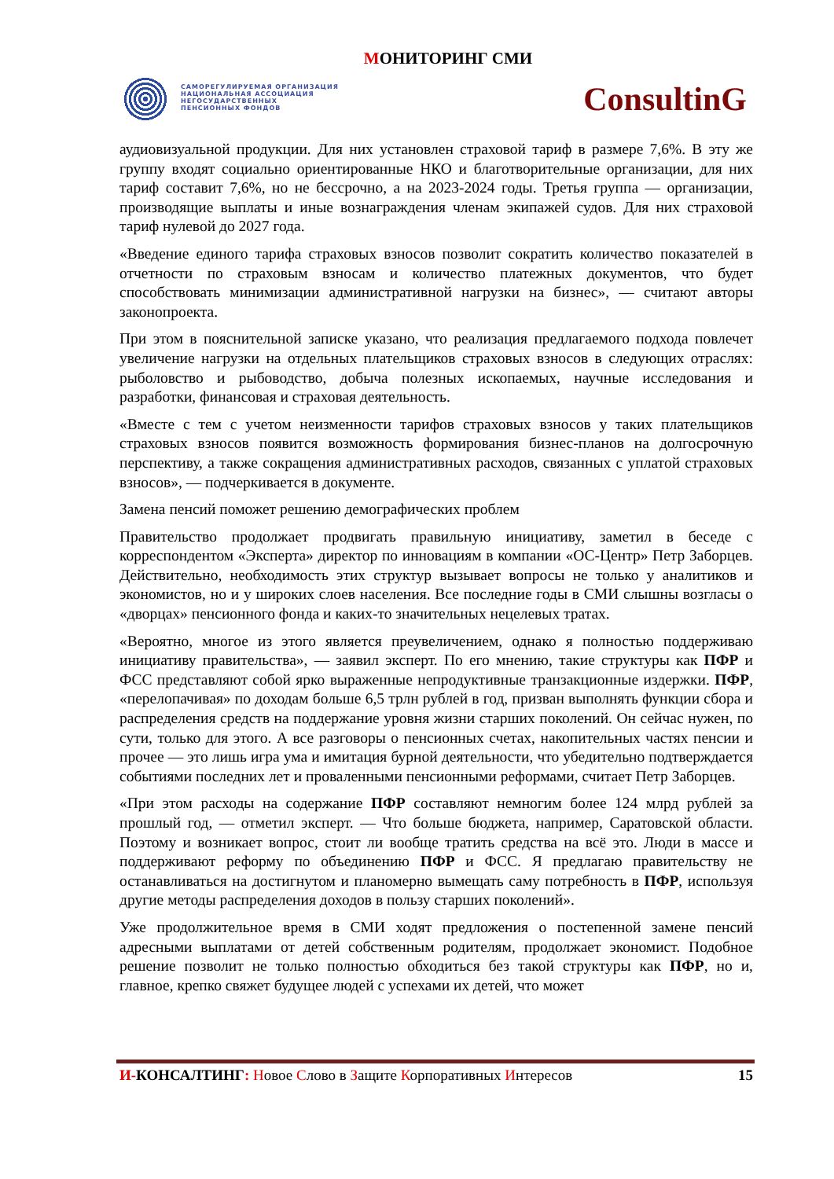МОНИТОРИНГ СМИ
САМОРЕГУЛИРУЕМАЯ ОРГАНИЗАЦИЯ
НАЦИОНАЛЬНАЯ АССОЦИАЦИЯ
НЕГОСУДАРСТВЕННЫХ
ПЕНСИОННЫХ ФОНДОВ
ConsultinG
аудиовизуальной продукции. Для них установлен страховой тариф в размере 7,6%. В эту же группу входят социально ориентированные НКО и благотворительные организации, для них тариф составит 7,6%, но не бессрочно, а на 2023-2024 годы. Третья группа — организации, производящие выплаты и иные вознаграждения членам экипажей судов. Для них страховой тариф нулевой до 2027 года.
«Введение единого тарифа страховых взносов позволит сократить количество показателей в отчетности по страховым взносам и количество платежных документов, что будет способствовать минимизации административной нагрузки на бизнес», — считают авторы законопроекта.
При этом в пояснительной записке указано, что реализация предлагаемого подхода повлечет увеличение нагрузки на отдельных плательщиков страховых взносов в следующих отраслях: рыболовство и рыбоводство, добыча полезных ископаемых, научные исследования и разработки, финансовая и страховая деятельность.
«Вместе с тем с учетом неизменности тарифов страховых взносов у таких плательщиков страховых взносов появится возможность формирования бизнес-планов на долгосрочную перспективу, а также сокращения административных расходов, связанных с уплатой страховых взносов», — подчеркивается в документе.
Замена пенсий поможет решению демографических проблем
Правительство продолжает продвигать правильную инициативу, заметил в беседе с корреспондентом «Эксперта» директор по инновациям в компании «ОС-Центр» Петр Заборцев. Действительно, необходимость этих структур вызывает вопросы не только у аналитиков и экономистов, но и у широких слоев населения. Все последние годы в СМИ слышны возгласы о «дворцах» пенсионного фонда и каких-то значительных нецелевых тратах.
«Вероятно, многое из этого является преувеличением, однако я полностью поддерживаю инициативу правительства», — заявил эксперт. По его мнению, такие структуры как ПФР и ФСС представляют собой ярко выраженные непродуктивные транзакционные издержки. ПФР, «перелопачивая» по доходам больше 6,5 трлн рублей в год, призван выполнять функции сбора и распределения средств на поддержание уровня жизни старших поколений. Он сейчас нужен, по сути, только для этого. А все разговоры о пенсионных счетах, накопительных частях пенсии и прочее — это лишь игра ума и имитация бурной деятельности, что убедительно подтверждается событиями последних лет и проваленными пенсионными реформами, считает Петр Заборцев.
«При этом расходы на содержание ПФР составляют немногим более 124 млрд рублей за прошлый год, — отметил эксперт. — Что больше бюджета, например, Саратовской области. Поэтому и возникает вопрос, стоит ли вообще тратить средства на всё это. Люди в массе и поддерживают реформу по объединению ПФР и ФСС. Я предлагаю правительству не останавливаться на достигнутом и планомерно вымещать саму потребность в ПФР, используя другие методы распределения доходов в пользу старших поколений».
Уже продолжительное время в СМИ ходят предложения о постепенной замене пенсий адресными выплатами от детей собственным родителям, продолжает экономист. Подобное решение позволит не только полностью обходиться без такой структуры как ПФР, но и, главное, крепко свяжет будущее людей с успехами их детей, что может
И-КОНСАЛТИНГ: Новое Слово в Защите Корпоративных Интересов
15